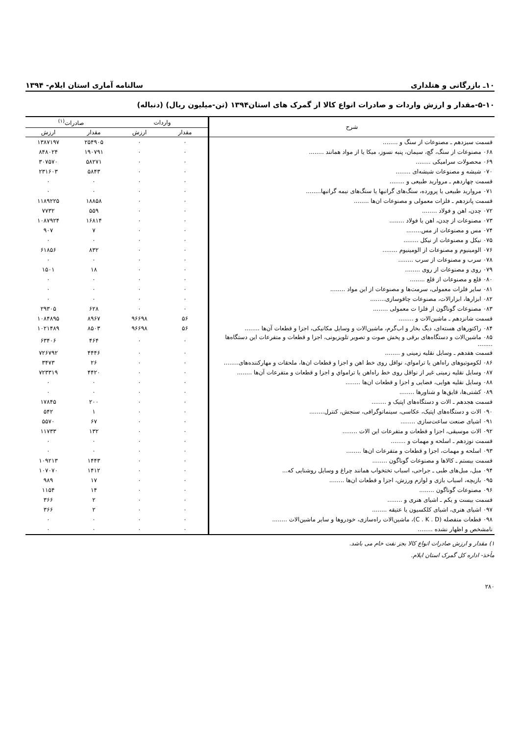۱۰ـ بازرگانی و هتلداری سالنامه آماری استان ایلام- ۱۳۹۴
۵-۱۰-مقدار و ارزش واردات و صادرات انواع کالا از گمرک های استان۱۳۹۴ (تن-میلیون ریال) (دنباله)
| شرح | واردات | | صادرات<sup>(۱)</sup> | |
| --- | --- | --- | --- | --- |
| | مقدار | ارزش | مقدار | ارزش |
| قسمت سیزدهم ـ مصنوعات از سنگ و ........ | ۰ | ۰ | ۲۵۴۹۰۵ | ۱۳۸۷۱۹۷ |
| ۰۶۸ مصنوعات از سنگ، گچ، سیمان، پنبه نسوز، میکا یا از مواد همانند ........ | ۰ | ۰ | ۱۹۰۷۹۱ | ۸۴۸۰۲۴ |
| ۰۶۹ محصولات سرامیکی ........ | ۰ | ۰ | ۵۸۲۷۱ | ۳۰۷۵۷۰ |
| ۰۷۰ شیشه و مصنوعات شیشه‌ای ........ | ۰ | ۰ | ۵۸۴۳ | ۲۳۱۶۰۳ |
| قسمت چهاردهم ـ مروارید طبیعی و ........ | ۰ | ۰ | ۰ | ۰ |
| ۰۷۱ مروارید طبیعی یا پرورده، سنگ‌های گرانبها یا سنگ‌های نیمه گرانبها........ | ۰ | ۰ | ۰ | ۰ |
| قسمت پانزدهم ـ فلزات معمولی و مصنوعات ان‌ها ........ | ۰ | ۰ | ۱۸۸۵۸ | ۱۱۸۹۲۲۵ |
| ۰۷۲ چدن، اهن و فولاد ........ | ۰ | ۰ | ۵۵۹ | ۷۷۳۲ |
| ۰۷۳ مصنوعات از چدن، اهن یا فولاد ........ | ۰ | ۰ | ۱۶۸۱۴ | ۱۰۸۷۹۲۴ |
| ۰۷۴ مس و مصنوعات از مس........ | ۰ | ۰ | ۷ | ۹۰۷ |
| ۰۷۵ نیکل و مصنوعات از نیکل ........ | ۰ | ۰ | ۰ | ۰ |
| ۰۷۶ الومینیوم و مصنوعات از الومینیوم ........ | ۰ | ۰ | ۸۳۲ | ۶۱۸۵۶ |
| ۰۷۸ سرب و مصنوعات از سرب ........ | ۰ | ۰ | ۰ | ۰ |
| ۰۷۹ روی و مصنوعات از روی ........ | ۰ | ۰ | ۱۸ | ۱۵۰۱ |
| ۰۸۰ قلع و مصنوعات از قلع ........ | ۰ | ۰ | ۰ | ۰ |
| ۰۸۱ سایر فلزات معمولی، سرمت‌ها و مصنوعات از این مواد ........ | ۰ | ۰ | ۰ | ۰ |
| ۰۸۲ ابزارها، ابزارالات، مصنوعات چاقوسازی........ | ۰ | ۰ | ۰ | ۰ |
| ۰۸۳ مصنوعات گوناگون از فلزا ت معمولی ........ | ۰ | ۰ | ۶۲۸ | ۲۹۳۰۵ |
| قسمت شانزدهم ـ ماشین‌الات و ........ | ۵۶ | ۹۶۶۹۸ | ۸۹۶۷ | ۱۰۸۴۸۹۵ |
| ۰۸۴ راکتورهای هسته‌ای، دیگ بخار و اب‌گرم، ماشین‌الات و وسایل مکانیکی، اجزا و قطعات آن‌ها ........ | ۵۶ | ۹۶۶۹۸ | ۸۵۰۳ | ۱۰۲۱۴۸۹ |
| ۰۸۵ ماشین‌الات و دستگاه‌های برقی و پخش صوت و تصویر تلویزیونی، اجزا و قطعات و متفرعات این دستگاه‌ها ........ | ۰ | ۰ | ۴۶۴ | ۶۳۴۰۶ |
| قسمت هفدهم ـ وسایل نقلیه زمینی و ........ | ۰ | ۰ | ۴۴۴۶ | ۷۲۶۷۹۲ |
| ۰۸۶ لکوموتیوهای راه‌اهن یا ترامواي، نواقل روی خط اهن و اجزا و قطعات ان‌ها، ملحقات و مهارکننده‌های........ | ۰ | ۰ | ۲۶ | ۳۴۷۳ |
| ۰۸۷ وسایل نقلیه زمینی غیر از نواقل روی خط راه‌اهن یا ترامواي و اجزا و قطعات و متفرعات آن‌ها ........ | ۰ | ۰ | ۴۴۲۰ | ۷۲۳۳۱۹ |
| ۰۸۸ وسایل نقلیه هوایی، فضایی و اجزا و قطعات ان‌ها ........ | ۰ | ۰ | ۰ | ۰ |
| ۰۸۹ کشتی‌ها، قایق‌ها و شناورها ........ | ۰ | ۰ | ۰ | ۰ |
| قسمت هجدهم ـ الات و دستگاه‌های اپتیک و ........ | ۰ | ۰ | ۲۰۰ | ۱۷۸۴۵ |
| ۰۹۰ الات و دستگاه‌های اپتیک، عکاسی، سینماتوگرافی، سنجش، کنترل........ | ۰ | ۰ | ۱ | ۵۴۲ |
| ۰۹۱ اشیای صنعت ساعت‌سازی ........ | ۰ | ۰ | ۶۷ | ۵۵۷۰ |
| ۰۹۲ الات موسیقی، اجزا و قطعات و متفرعات این الات ........ | ۰ | ۰ | ۱۳۲ | ۱۱۷۳۳ |
| قسمت نوزدهم ـ اسلحه و مهمات و ........ | ۰ | ۰ | ۰ | ۰ |
| ۰۹۳ اسلحه و مهمات، اجزا و قطعات و متفرعات ان‌ها ........ | ۰ | ۰ | ۰ | ۰ |
| قسمت بیستم ـ کالاها و مصنوعات گوناگون ........ | ۰ | ۰ | ۱۴۴۳ | ۱۰۹۲۱۳ |
| ۰۹۴ مبل، مبل‌های طبی ـ جراحی، اسباب تختخواب همانند چراغ و وسایل روشنایی که... | ۰ | ۰ | ۱۴۱۲ | ۱۰۷۰۷۰ |
| ۰۹۵ بازیچه، اسباب بازی و لوازم ورزش، اجزا و قطعات ان‌ها ........ | ۰ | ۰ | ۱۷ | ۹۸۹ |
| ۰۹۶ مصنوعات گوناگون ........ | ۰ | ۰ | ۱۴ | ۱۱۵۴ |
| قسمت بیست و یکم ـ اشیای هنری و ........ | ۰ | ۰ | ۲ | ۳۶۶ |
| ۰۹۷ اشیای هنری، اشیای کلکسیون یا عتیقه ........ | ۰ | ۰ | ۲ | ۳۶۶ |
| ۰۹۸ قطعات منفصله (C . K . D)، ماشین‌الات راه‌سازی، خودروها و سایر ماشین‌الات ........ | ۰ | ۰ | ۰ | ۰ |
| نامشخص و اظهار نشده ........ | ۰ | ۰ | ۰ | ۰ |
۱) مقدار و ارزش صادرات انواع کالا بجز نفت خام می باشد.
مأخذ- اداره کل گمرک استان ایلام.
۲۸۰